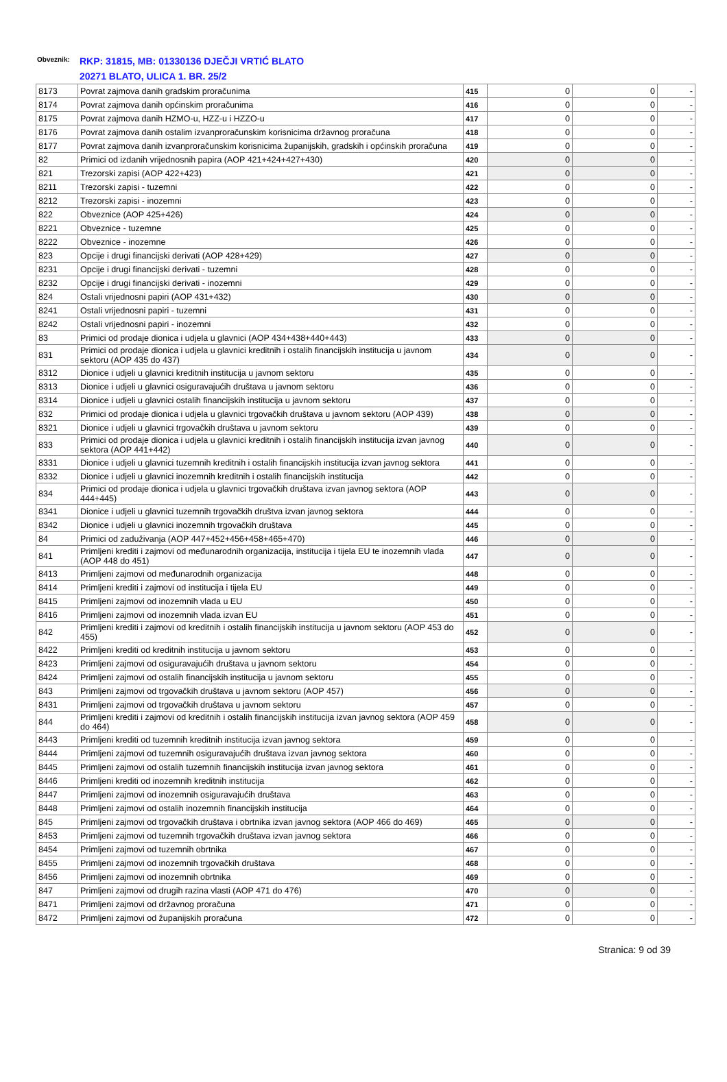Obveznik:
RKP: 31815, MB: 01330136 DJEČJI VRTIĆ BLATO
20271 BLATO, ULICA 1. BR. 25/2
| 8173 | Povrat zajmova danih gradskim proračunima | 415 | 0 | 0 | - |
| 8174 | Povrat zajmova danih općinskim proračunima | 416 | 0 | 0 | - |
| 8175 | Povrat zajmova danih HZMO-u, HZZ-u i HZZO-u | 417 | 0 | 0 | - |
| 8176 | Povrat zajmova danih ostalim izvanproračunskim korisnicima državnog proračuna | 418 | 0 | 0 | - |
| 8177 | Povrat zajmova danih izvanproračunskim korisnicima županijskih, gradskih i općinskih proračuna | 419 | 0 | 0 | - |
| 82 | Primici od izdanih vrijednosnih papira (AOP 421+424+427+430) | 420 | 0 | 0 | - |
| 821 | Trezorski zapisi (AOP 422+423) | 421 | 0 | 0 | - |
| 8211 | Trezorski zapisi - tuzemni | 422 | 0 | 0 | - |
| 8212 | Trezorski zapisi - inozemni | 423 | 0 | 0 | - |
| 822 | Obveznice (AOP 425+426) | 424 | 0 | 0 | - |
| 8221 | Obveznice - tuzemne | 425 | 0 | 0 | - |
| 8222 | Obveznice - inozemne | 426 | 0 | 0 | - |
| 823 | Opcije i drugi financijski derivati (AOP 428+429) | 427 | 0 | 0 | - |
| 8231 | Opcije i drugi financijski derivati - tuzemni | 428 | 0 | 0 | - |
| 8232 | Opcije i drugi financijski derivati - inozemni | 429 | 0 | 0 | - |
| 824 | Ostali vrijednosni papiri (AOP 431+432) | 430 | 0 | 0 | - |
| 8241 | Ostali vrijednosni papiri - tuzemni | 431 | 0 | 0 | - |
| 8242 | Ostali vrijednosni papiri - inozemni | 432 | 0 | 0 | - |
| 83 | Primici od prodaje dionica i udjela u glavnici (AOP 434+438+440+443) | 433 | 0 | 0 | - |
| 831 | Primici od prodaje dionica i udjela u glavnici kreditnih i ostalih financijskih institucija u javnom sektoru (AOP 435 do 437) | 434 | 0 | 0 | - |
| 8312 | Dionice i udjeli u glavnici kreditnih institucija u javnom sektoru | 435 | 0 | 0 | - |
| 8313 | Dionice i udjeli u glavnici osiguravajućih društava u javnom sektoru | 436 | 0 | 0 | - |
| 8314 | Dionice i udjeli u glavnici ostalih financijskih institucija u javnom sektoru | 437 | 0 | 0 | - |
| 832 | Primici od prodaje dionica i udjela u glavnici trgovačkih društava u javnom sektoru (AOP 439) | 438 | 0 | 0 | - |
| 8321 | Dionice i udjeli u glavnici trgovačkih društava u javnom sektoru | 439 | 0 | 0 | - |
| 833 | Primici od prodaje dionica i udjela u glavnici kreditnih i ostalih financijskih institucija izvan javnog sektora (AOP 441+442) | 440 | 0 | 0 | - |
| 8331 | Dionice i udjeli u glavnici tuzemnih kreditnih i ostalih financijskih institucija izvan javnog sektora | 441 | 0 | 0 | - |
| 8332 | Dionice i udjeli u glavnici inozemnih kreditnih i ostalih financijskih institucija | 442 | 0 | 0 | - |
| 834 | Primici od prodaje dionica i udjela u glavnici trgovačkih društava izvan javnog sektora (AOP 444+445) | 443 | 0 | 0 | - |
| 8341 | Dionice i udjeli u glavnici tuzemnih trgovačkih društva izvan javnog sektora | 444 | 0 | 0 | - |
| 8342 | Dionice i udjeli u glavnici inozemnih trgovačkih društava | 445 | 0 | 0 | - |
| 84 | Primici od zaduživanja (AOP 447+452+456+458+465+470) | 446 | 0 | 0 | - |
| 841 | Primljeni krediti i zajmovi od međunarodnih organizacija, institucija i tijela EU te inozemnih vlada (AOP 448 do 451) | 447 | 0 | 0 | - |
| 8413 | Primljeni zajmovi od međunarodnih organizacija | 448 | 0 | 0 | - |
| 8414 | Primljeni krediti i zajmovi od institucija i tijela EU | 449 | 0 | 0 | - |
| 8415 | Primljeni zajmovi od inozemnih vlada u EU | 450 | 0 | 0 | - |
| 8416 | Primljeni zajmovi od inozemnih vlada izvan EU | 451 | 0 | 0 | - |
| 842 | Primljeni krediti i zajmovi od kreditnih i ostalih financijskih institucija u javnom sektoru (AOP 453 do 455) | 452 | 0 | 0 | - |
| 8422 | Primljeni krediti od kreditnih institucija u javnom sektoru | 453 | 0 | 0 | - |
| 8423 | Primljeni zajmovi od osiguravajućih društava u javnom sektoru | 454 | 0 | 0 | - |
| 8424 | Primljeni zajmovi od ostalih financijskih institucija u javnom sektoru | 455 | 0 | 0 | - |
| 843 | Primljeni zajmovi od trgovačkih društava u javnom sektoru (AOP 457) | 456 | 0 | 0 | - |
| 8431 | Primljeni zajmovi od trgovačkih društava u javnom sektoru | 457 | 0 | 0 | - |
| 844 | Primljeni krediti i zajmovi od kreditnih i ostalih financijskih institucija izvan javnog sektora (AOP 459 do 464) | 458 | 0 | 0 | - |
| 8443 | Primljeni krediti od tuzemnih kreditnih institucija izvan javnog sektora | 459 | 0 | 0 | - |
| 8444 | Primljeni zajmovi od tuzemnih osiguravajućih društava izvan javnog sektora | 460 | 0 | 0 | - |
| 8445 | Primljeni zajmovi od ostalih tuzemnih financijskih institucija izvan javnog sektora | 461 | 0 | 0 | - |
| 8446 | Primljeni krediti od inozemnih kreditnih institucija | 462 | 0 | 0 | - |
| 8447 | Primljeni zajmovi od inozemnih osiguravajućih društava | 463 | 0 | 0 | - |
| 8448 | Primljeni zajmovi od ostalih inozemnih financijskih institucija | 464 | 0 | 0 | - |
| 845 | Primljeni zajmovi od trgovačkih društava i obrtnika izvan javnog sektora (AOP 466 do 469) | 465 | 0 | 0 | - |
| 8453 | Primljeni zajmovi od tuzemnih trgovačkih društava izvan javnog sektora | 466 | 0 | 0 | - |
| 8454 | Primljeni zajmovi od tuzemnih obrtnika | 467 | 0 | 0 | - |
| 8455 | Primljeni zajmovi od inozemnih trgovačkih društava | 468 | 0 | 0 | - |
| 8456 | Primljeni zajmovi od inozemnih obrtnika | 469 | 0 | 0 | - |
| 847 | Primljeni zajmovi od drugih razina vlasti (AOP 471 do 476) | 470 | 0 | 0 | - |
| 8471 | Primljeni zajmovi od državnog proračuna | 471 | 0 | 0 | - |
| 8472 | Primljeni zajmovi od županijskih proračuna | 472 | 0 | 0 | - |
Stranica: 9 od 39